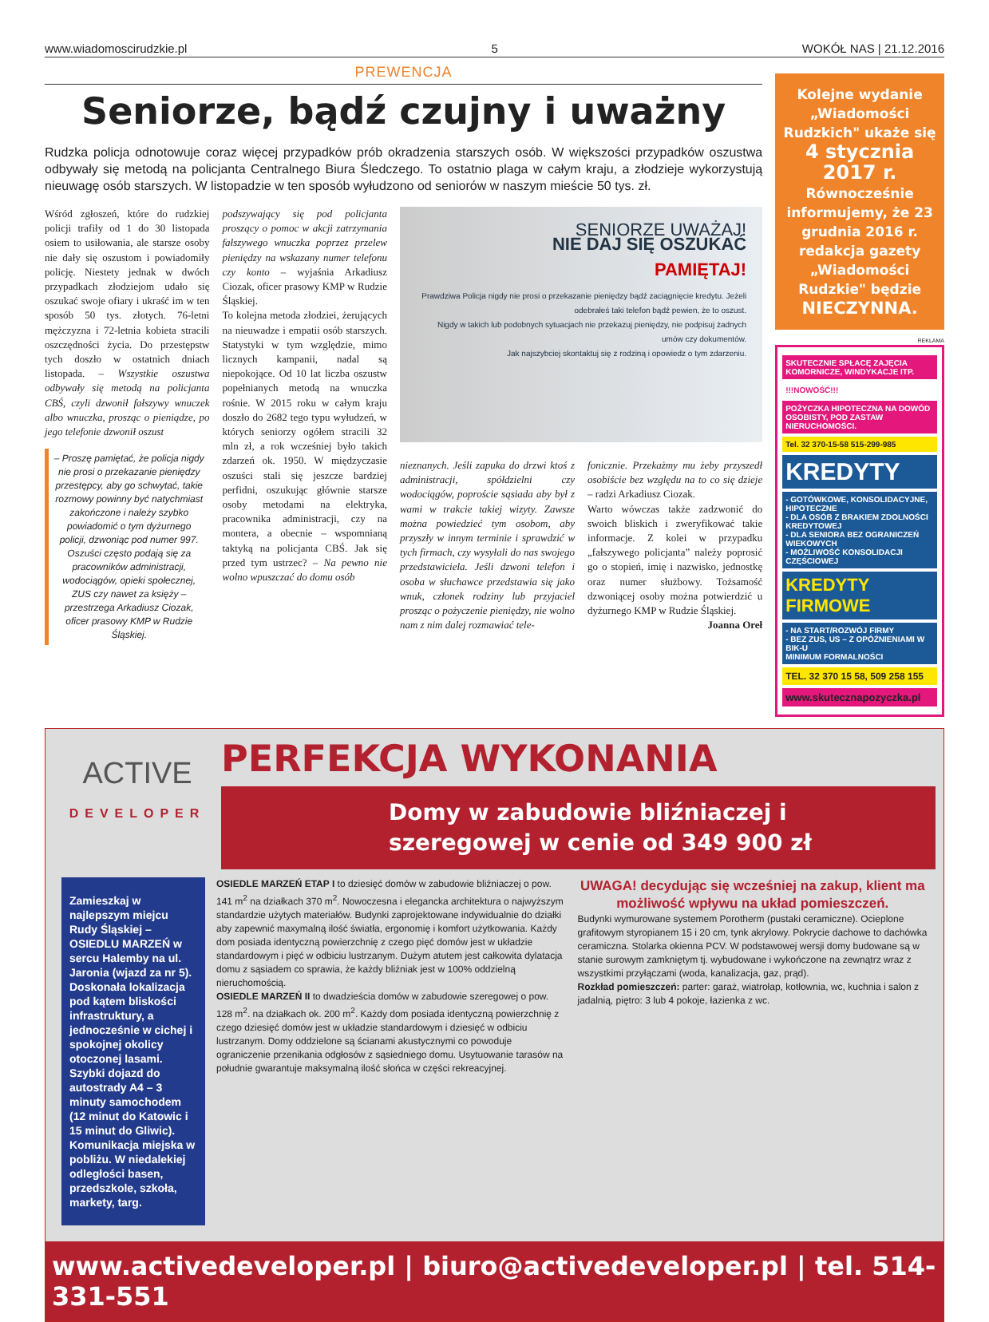www.wiadomoscirudzkie.pl 5 WOKÓŁ NAS | 21.12.2016
PREWENCJA
Seniorze, bądź czujny i uważny
Rudzka policja odnotowuje coraz więcej przypadków prób okradzenia starszych osób. W większości przypadków oszustwa odbywały się metodą na policjanta Centralnego Biura Śledczego. To ostatnio plaga w całym kraju, a złodzieje wykorzystują nieuwagę osób starszych. W listopadzie w ten sposób wyłudzono od seniorów w naszym mieście 50 tys. zł.
Wśród zgłoszeń, które do rudzkiej policji trafiły od 1 do 30 listopada osiem to usiłowania, ale starsze osoby nie dały się oszustom i powiadomiły policję. Niestety jednak w dwóch przypadkach złodziejom udało się oszukać swoje ofiary i ukraść im w ten sposób 50 tys. złotych. 76-letni mężczyzna i 72-letnia kobieta stracili oszczędności życia. Do przestępstw tych doszło w ostatnich dniach listopada. – Wszystkie oszustwa odbywały się metodą na policjanta CBŚ, czyli dzwonił fałszywy wnuczek albo wnuczka, prosząc o pieniądze, po jego telefonie dzwonił oszust
– Proszę pamiętać, że policja nigdy nie prosi o przekazanie pieniędzy przestępcy, aby go schwytać, takie rozmowy powinny być natychmiast zakończone i należy szybko powiadomić o tym dyżurnego policji, dzwoniąc pod numer 997. Oszuści często podają się za pracowników administracji, wodociągów, opieki społecznej, ZUS czy nawet za księży – przestrzega Arkadiusz Ciozak, oficer prasowy KMP w Rudzie Śląskiej.
podszywający się pod policjanta proszący o pomoc w akcji zatrzymania fałszywego wnuczka poprzez przelew pieniędzy na wskazany numer telefonu czy konto – wyjaśnia Arkadiusz Ciozak, oficer prasowy KMP w Rudzie Śląskiej.
To kolejna metoda złodziei, żerujących na nieuwadze i empatii osób starszych. Statystyki w tym względzie, mimo licznych kampanii, nadal są niepokojące. Od 10 lat liczba oszustw popełnianych metodą na wnuczka rośnie. W 2015 roku w całym kraju doszło do 2682 tego typu wyłudzeń, w których seniorzy ogółem stracili 32 mln zł, a rok wcześniej było takich zdarzeń ok. 1950. W międzyczasie oszuści stali się jeszcze bardziej perfidni, oszukując głównie starsze osoby metodami na elektryka, pracownika administracji, czy na montera, a obecnie – wspomnianą taktyką na policjanta CBŚ. Jak się przed tym ustrzec? – Na pewno nie wolno wpuszczać do domu osób
SENIORZE UWAŻAJ!
NIE DAJ SIĘ OSZUKAĆ
PAMIĘTAJ!
Prawdziwa Policja nigdy nie prosi o przekazanie pieniędzy bądź zaciągnięcie kredytu. Jeżeli odebrałeś taki telefon bądź pewien, że to oszust.
Nigdy w takich lub podobnych sytuacjach nie przekazuj pieniędzy, nie podpisuj żadnych umów czy dokumentów.
Jak najszybciej skontaktuj się z rodziną i opowiedz o tym zdarzeniu.
nieznanych. Jeśli zapuka do drzwi ktoś z administracji, spółdzielni czy wodociągów, poproście sąsiada aby był z wami w trakcie takiej wizyty. Zawsze można powiedzieć tym osobom, aby przyszły w innym terminie i sprawdzić w tych firmach, czy wysyłali do nas swojego przedstawiciela. Jeśli dzwoni telefon i osoba w słuchawce przedstawia się jako wnuk, członek rodziny lub przyjaciel prosząc o pożyczenie pieniędzy, nie wolno nam z nim dalej rozmawiać tele-
fonicznie. Przekażmy mu żeby przyszedł osobiście bez względu na to co się dzieje – radzi Arkadiusz Ciozak.
Warto wówczas także zadzwonić do swoich bliskich i zweryfikować takie informacje. Z kolei w przypadku „fałszywego policjanta” należy poprosić go o stopień, imię i nazwisko, jednostkę oraz numer służbowy. Tożsamość dzwoniącej osoby można potwierdzić u dyżurnego KMP w Rudzie Śląskiej.
Joanna Oreł
Kolejne wydanie „Wiadomości Rudzkich" ukaże się
4 stycznia 2017 r.
Równocześnie informujemy, że 23 grudnia 2016 r. redakcja gazety „Wiadomości Rudzkie" będzie NIECZYNNA.
REKLAMA
SKUTECZNIE SPŁACĘ ZAJĘCIA KOMORNICZE, WINDYKACJE ITP.
!!!NOWOŚĆ!!!
POŻYCZKA HIPOTECZNA NA DOWÓD OSOBISTY, POD ZASTAW NIERUCHOMOŚCI.
Tel. 32 370-15-58 515-299-985
KREDYTY
- GOTÓWKOWE, KONSOLIDACYJNE, HIPOTECZNE
- DLA OSÓB Z BRAKIEM ZDOLNOŚCI KREDYTOWEJ
- DLA SENIORA BEZ OGRANICZEŃ WIEKOWYCH
- MOŻLIWOŚĆ KONSOLIDACJI CZĘŚCIOWEJ
KREDYTY FIRMOWE
- NA START/ROZWÓJ FIRMY
- BEZ ZUS, US – Z OPÓŹNIENIAMI W BIK-U
MINIMUM FORMALNOŚCI
TEL. 32 370 15 58, 509 258 155
www.skutecznapozyczka.pl
PERFEKCJA WYKONANIA
ACTIVE
DEVELOPER
Domy w zabudowie bliźniaczej i szeregowej w cenie od 349 900 zł
Zamieszkaj w najlepszym miejcu Rudy Śląskiej – OSIEDLU MARZEŃ w sercu Halemby na ul. Jaronia (wjazd za nr 5). Doskonała lokalizacja pod kątem bliskości infrastruktury, a jednocześnie w cichej i spokojnej okolicy otoczonej lasami. Szybki dojazd do autostrady A4 – 3 minuty samochodem (12 minut do Katowic i 15 minut do Gliwic). Komunikacja miejska w pobliżu. W niedalekiej odległości basen, przedszkole, szkoła, markety, targ.
OSIEDLE MARZEŃ ETAP I to dziesięć domów w zabudowie bliźniaczej o pow. 141 m<sup>2</sup> na działkach 370 m<sup>2</sup>. Nowoczesna i elegancka architektura o najwyższym standardzie użytych materiałów. Budynki zaprojektowane indywidualnie do działki aby zapewnić maxymalną ilość światła, ergonomię i komfort użytkowania. Każdy dom posiada identyczną powierzchnię z czego pięć domów jest w układzie standardowym i pięć w odbiciu lustrzanym. Dużym atutem jest całkowita dylatacja domu z sąsiadem co sprawia, że każdy bliźniak jest w 100% oddzielną nieruchomością.
OSIEDLE MARZEŃ II to dwadzieścia domów w zabudowie szeregowej o pow. 128 m<sup>2</sup>. na działkach ok. 200 m<sup>2</sup>. Każdy dom posiada identyczną powierzchnię z czego dziesięć domów jest w układzie standardowym i dziesięć w odbiciu lustrzanym. Domy oddzielone są ścianami akustycznymi co powoduje ograniczenie przenikania odgłosów z sąsiedniego domu. Usytuowanie tarasów na południe gwarantuje maksymalną ilość słońca w części rekreacyjnej.
UWAGA! decydując się wcześniej na zakup, klient ma możliwość wpływu na układ pomieszczeń.
Budynki wymurowane systemem Porotherm (pustaki ceramiczne). Ocieplone grafitowym styropianem 15 i 20 cm, tynk akrylowy. Pokrycie dachowe to dachówka ceramiczna. Stolarka okienna PCV. W podstawowej wersji domy budowane są w stanie surowym zamkniętym tj. wybudowane i wykończone na zewnątrz wraz z wszystkimi przyłączami (woda, kanalizacja, gaz, prąd).
Rozkład pomieszczeń: parter: garaż, wiatrołap, kotłownia, wc, kuchnia i salon z jadalnią, piętro: 3 lub 4 pokoje, łazienka z wc.
www.activedeveloper.pl | biuro@activedeveloper.pl | tel. 514-331-551